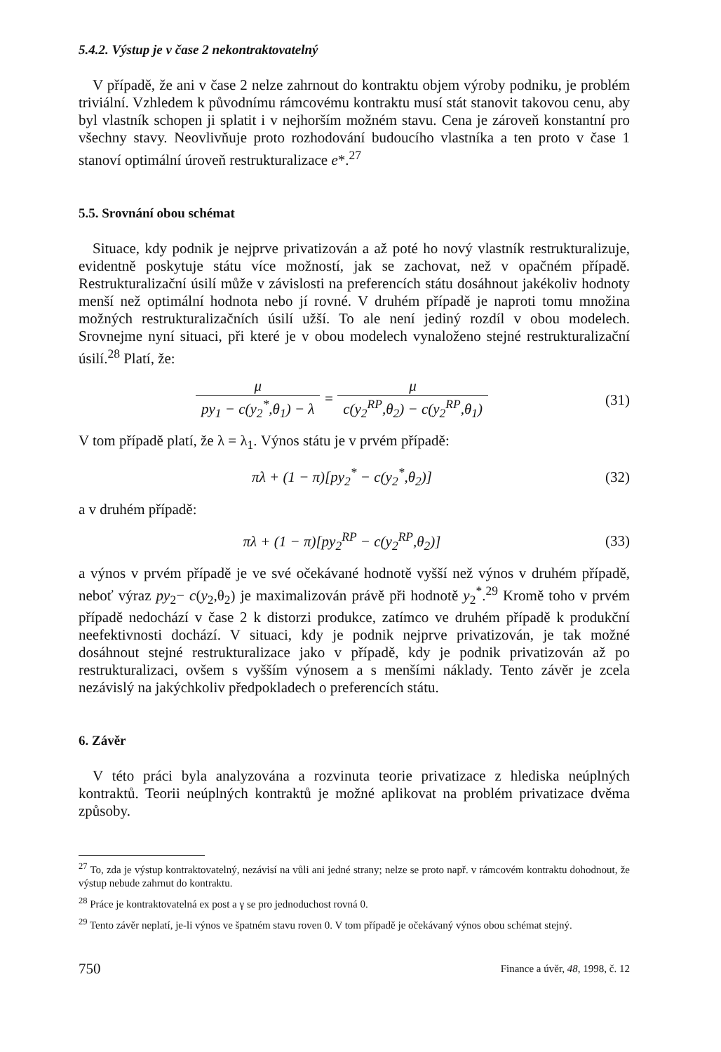5.4.2. Výstup je v čase 2 nekontraktovatelný
V případě, že ani v čase 2 nelze zahrnout do kontraktu objem výroby podniku, je problém triviální. Vzhledem k původnímu rámcovému kontraktu musí stát stanovit takovou cenu, aby byl vlastník schopen ji splatit i v nejhorším možném stavu. Cena je zároveň konstantní pro všechny stavy. Neovlivňuje proto rozhodování budoucího vlastníka a ten proto v čase 1 stanoví optimální úroveň restrukturalizace e*.<sup>27</sup>
5.5. Srovnání obou schémat
Situace, kdy podnik je nejprve privatizován a až poté ho nový vlastník restrukturalizuje, evidentně poskytuje státu více možností, jak se zachovat, než v opačném případě. Restrukturalizační úsilí může v závislosti na preferencích státu dosáhnout jakékoliv hodnoty menší než optimální hodnota nebo jí rovné. V druhém případě je naproti tomu množina možných restrukturalizačních úsilí užší. To ale není jediný rozdíl v obou modelech. Srovnejme nyní situaci, při které je v obou modelech vynaloženo stejné restrukturalizační úsilí.<sup>28</sup> Platí, že:
μ py<sub>1</sub> − c(y<sub>2</sub><sup>*</sup>,θ<sub>1</sub>) − λ = μ c(y<sub>2</sub><sup>RP</sup>,θ<sub>2</sub>) − c(y<sub>2</sub><sup>RP</sup>,θ<sub>1</sub>)
(31)
V tom případě platí, že λ = λ<sub>1</sub>. Výnos státu je v prvém případě:
πλ + (1 − π)[py<sub>2</sub><sup>*</sup> − c(y<sub>2</sub><sup>*</sup>,θ<sub>2</sub>)] (32)
a v druhém případě:
πλ + (1 − π)[py<sub>2</sub><sup>RP</sup> − c(y<sub>2</sub><sup>RP</sup>,θ<sub>2</sub>)]
(33)
a výnos v prvém případě je ve své očekávané hodnotě vyšší než výnos v druhém případě, neboť výraz py<sub>2</sub>− c(y<sub>2</sub>,θ<sub>2</sub>) je maximalizován právě při hodnotě y<sub>2</sub><sup>*</sup>.<sup>29</sup> Kromě toho v prvém případě nedochází v čase 2 k distorzi produkce, zatímco ve druhém případě k produkční neefektivnosti dochází. V situaci, kdy je podnik nejprve privatizován, je tak možné dosáhnout stejné restrukturalizace jako v případě, kdy je podnik privatizován až po restrukturalizaci, ovšem s vyšším výnosem a s menšími náklady. Tento závěr je zcela nezávislý na jakýchkoliv předpokladech o preferencích státu.
6. Závěr
V této práci byla analyzována a rozvinuta teorie privatizace z hlediska neúplných kontraktů. Teorii neúplných kontraktů je možné aplikovat na problém privatizace dvěma způsoby.
<sup>27</sup> To, zda je výstup kontraktovatelný, nezávisí na vůli ani jedné strany; nelze se proto např. v rámcovém kontraktu dohodnout, že výstup nebude zahrnut do kontraktu.
<sup>28</sup> Práce je kontraktovatelná ex post a γ se pro jednoduchost rovná 0.
<sup>29</sup> Tento závěr neplatí, je-li výnos ve špatném stavu roven 0. V tom případě je očekávaný výnos obou schémat stejný.
750 Finance a úvěr, 48, 1998, č. 12